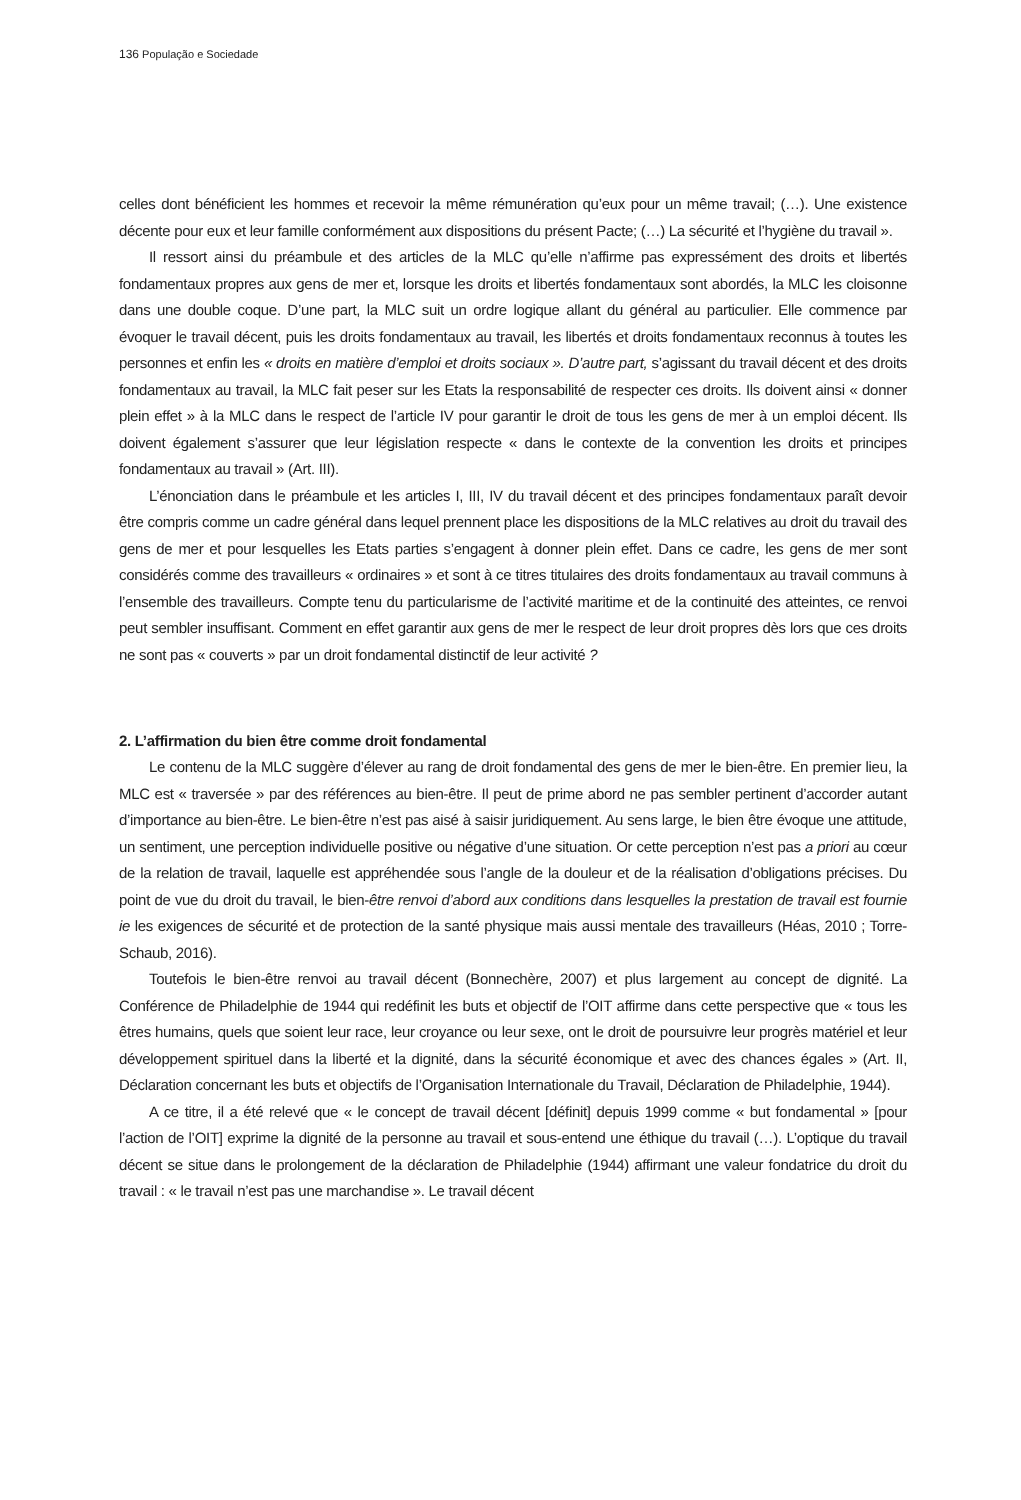136 População e Sociedade
celles dont bénéficient les hommes et recevoir la même rémunération qu’eux pour un même travail; (…). Une existence décente pour eux et leur famille conformément aux dispositions du présent Pacte; (…) La sécurité et l’hygiène du travail ».
Il ressort ainsi du préambule et des articles de la MLC qu’elle n’affirme pas expressément des droits et libertés fondamentaux propres aux gens de mer et, lorsque les droits et libertés fondamentaux sont abordés, la MLC les cloisonne dans une double coque. D’une part, la MLC suit un ordre logique allant du général au particulier. Elle commence par évoquer le travail décent, puis les droits fondamentaux au travail, les libertés et droits fondamentaux reconnus à toutes les personnes et enfin les « droits en matière d’emploi et droits sociaux ». D’autre part, s’agissant du travail décent et des droits fondamentaux au travail, la MLC fait peser sur les Etats la responsabilité de respecter ces droits. Ils doivent ainsi « donner plein effet » à la MLC dans le respect de l’article IV pour garantir le droit de tous les gens de mer à un emploi décent. Ils doivent également s’assurer que leur législation respecte « dans le contexte de la convention les droits et principes fondamentaux au travail » (Art. III).
L’énonciation dans le préambule et les articles I, III, IV du travail décent et des principes fondamentaux paraît devoir être compris comme un cadre général dans lequel prennent place les dispositions de la MLC relatives au droit du travail des gens de mer et pour lesquelles les Etats parties s’engagent à donner plein effet. Dans ce cadre, les gens de mer sont considérés comme des travailleurs « ordinaires » et sont à ce titres titulaires des droits fondamentaux au travail communs à l’ensemble des travailleurs. Compte tenu du particularisme de l’activité maritime et de la continuité des atteintes, ce renvoi peut sembler insuffisant. Comment en effet garantir aux gens de mer le respect de leur droit propres dès lors que ces droits ne sont pas « couverts » par un droit fondamental distinctif de leur activité ?
2. L’affirmation du bien être comme droit fondamental
Le contenu de la MLC suggère d’élever au rang de droit fondamental des gens de mer le bien-être. En premier lieu, la MLC est « traversée » par des références au bien-être. Il peut de prime abord ne pas sembler pertinent d’accorder autant d’importance au bien-être. Le bien-être n’est pas aisé à saisir juridiquement. Au sens large, le bien être évoque une attitude, un sentiment, une perception individuelle positive ou négative d’une situation. Or cette perception n’est pas a priori au cœur de la relation de travail, laquelle est appréhendée sous l’angle de la douleur et de la réalisation d’obligations précises. Du point de vue du droit du travail, le bien-être renvoi d’abord aux conditions dans lesquelles la prestation de travail est fournie ie les exigences de sécurité et de protection de la santé physique mais aussi mentale des travailleurs (Héas, 2010 ; Torre-Schaub, 2016).
Toutefois le bien-être renvoi au travail décent (Bonnechère, 2007) et plus largement au concept de dignité. La Conférence de Philadelphie de 1944 qui redéfinit les buts et objectif de l’OIT affirme dans cette perspective que « tous les êtres humains, quels que soient leur race, leur croyance ou leur sexe, ont le droit de poursuivre leur progrès matériel et leur développement spirituel dans la liberté et la dignité, dans la sécurité économique et avec des chances égales » (Art. II, Déclaration concernant les buts et objectifs de l’Organisation Internationale du Travail, Déclaration de Philadelphie, 1944).
A ce titre, il a été relevé que « le concept de travail décent [définit] depuis 1999 comme « but fondamental » [pour l’action de l’OIT] exprime la dignité de la personne au travail et sous-entend une éthique du travail (…). L’optique du travail décent se situe dans le prolongement de la déclaration de Philadelphie (1944) affirmant une valeur fondatrice du droit du travail : « le travail n’est pas une marchandise ». Le travail décent